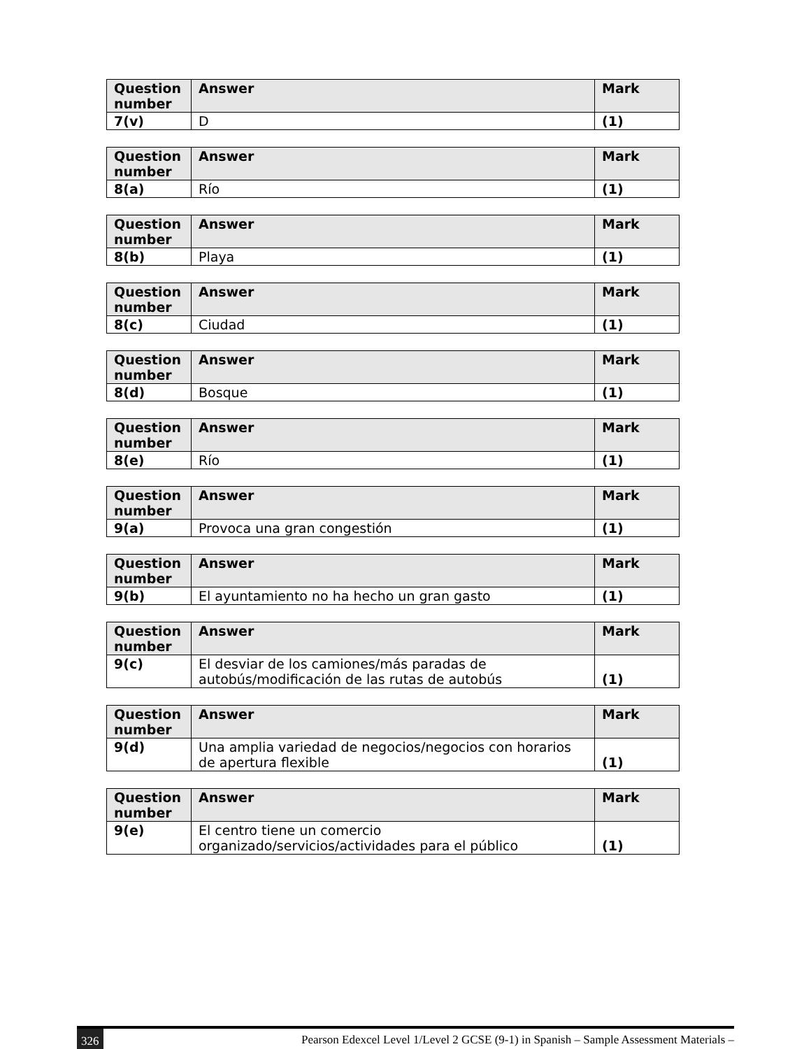| Question number | Answer | Mark |
| --- | --- | --- |
| 7(v) | D | (1) |
| Question number | Answer | Mark |
| --- | --- | --- |
| 8(a) | Río | (1) |
| Question number | Answer | Mark |
| --- | --- | --- |
| 8(b) | Playa | (1) |
| Question number | Answer | Mark |
| --- | --- | --- |
| 8(c) | Ciudad | (1) |
| Question number | Answer | Mark |
| --- | --- | --- |
| 8(d) | Bosque | (1) |
| Question number | Answer | Mark |
| --- | --- | --- |
| 8(e) | Río | (1) |
| Question number | Answer | Mark |
| --- | --- | --- |
| 9(a) | Provoca una gran congestión | (1) |
| Question number | Answer | Mark |
| --- | --- | --- |
| 9(b) | El ayuntamiento no ha hecho un gran gasto | (1) |
| Question number | Answer | Mark |
| --- | --- | --- |
| 9(c) | El desviar de los camiones/más paradas de autobús/modificación de las rutas de autobús | (1) |
| Question number | Answer | Mark |
| --- | --- | --- |
| 9(d) | Una amplia variedad de negocios/negocios con horarios de apertura flexible | (1) |
| Question number | Answer | Mark |
| --- | --- | --- |
| 9(e) | El centro tiene un comercio organizado/servicios/actividades para el público | (1) |
326 Pearson Edexcel Level 1/Level 2 GCSE (9-1) in Spanish – Sample Assessment Materials –